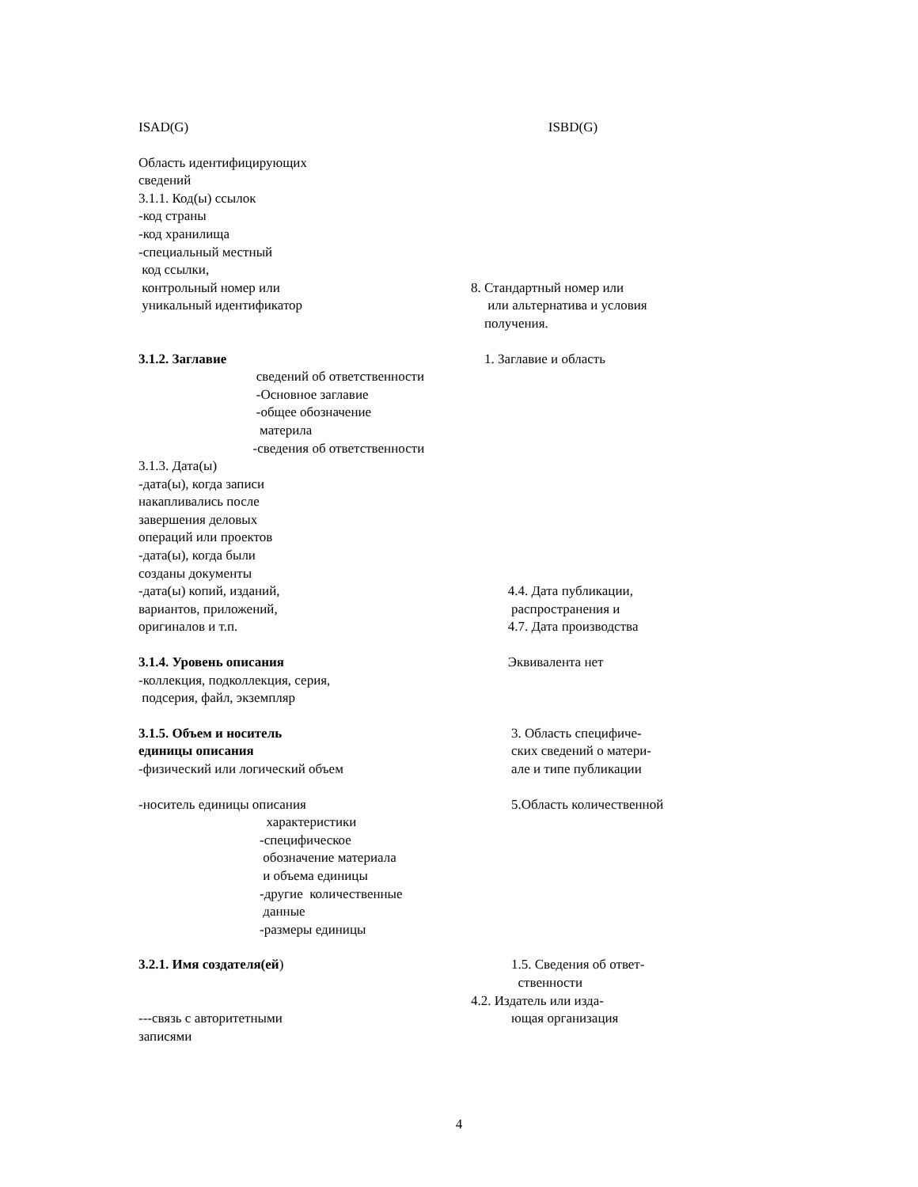ISAD(G)
ISBD(G)
Область идентифицирующих
сведений
3.1.1. Код(ы) ссылок
-код страны
-код хранилища
-специальный местный
код ссылки,
контрольный номер или
8. Стандартный номер или
уникальный идентификатор
или альтернатива и условия
получения.
3.1.2. Заглавие
1. Заглавие и область
сведений об ответственности
-Основное заглавие
-общее обозначение
материла
-сведения об ответственности
3.1.3. Дата(ы)
-дата(ы), когда записи
накапливались после
завершения деловых
операций или проектов
-дата(ы), когда были
созданы документы
-дата(ы) копий, изданий,
4.4. Дата публикации,
вариантов, приложений,
распространения и
оригиналов и т.п.
4.7. Дата производства
3.1.4. Уровень описания
Эквивалента нет
-коллекция, подколлекция, серия,
подсерия, файл, экземпляр
3.1.5. Объем и носитель
3. Область специфиче-
единицы описания
ских сведений о матери-
-физический или логический объем
але и типе публикации
-носитель единицы описания
5.Область количественной
характеристики
-специфическое
обозначение материала
и объема единицы
-другие количественные
данные
-размеры единицы
3.2.1. Имя создателя(ей)
1.5. Сведения об ответ-
ственности
4.2. Издатель или изда-
---связь с авторитетными
ющая организация
записями
4